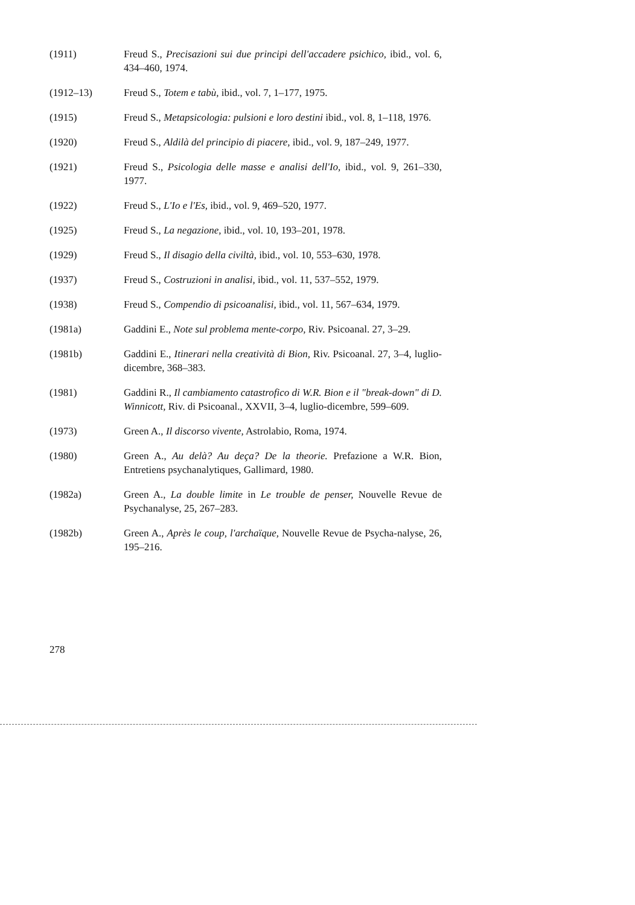(1911) Freud S., Precisazioni sui due principi dell'accadere psichico, ibid., vol. 6, 434–460, 1974.
(1912–13) Freud S., Totem e tabù, ibid., vol. 7, 1–177, 1975.
(1915) Freud S., Metapsicologia: pulsioni e loro destini ibid., vol. 8, 1–118, 1976.
(1920) Freud S., Aldilà del principio di piacere, ibid., vol. 9, 187–249, 1977.
(1921) Freud S., Psicologia delle masse e analisi dell'Io, ibid., vol. 9, 261–330, 1977.
(1922) Freud S., L'Io e l'Es, ibid., vol. 9, 469–520, 1977.
(1925) Freud S., La negazione, ibid., vol. 10, 193–201, 1978.
(1929) Freud S., Il disagio della civiltà, ibid., vol. 10, 553–630, 1978.
(1937) Freud S., Costruzioni in analisi, ibid., vol. 11, 537–552, 1979.
(1938) Freud S., Compendio di psicoanalisi, ibid., vol. 11, 567–634, 1979.
(1981a) Gaddini E., Note sul problema mente-corpo, Riv. Psicoanal. 27, 3–29.
(1981b) Gaddini E., Itinerari nella creatività di Bion, Riv. Psicoanal. 27, 3–4, luglio-dicembre, 368–383.
(1981) Gaddini R., Il cambiamento catastrofico di W.R. Bion e il "break-down" di D. Winnicott, Riv. di Psicoanal., XXVII, 3–4, luglio-dicembre, 599–609.
(1973) Green A., Il discorso vivente, Astrolabio, Roma, 1974.
(1980) Green A., Au delà? Au deça? De la theorie. Prefazione a W.R. Bion, Entretiens psychanalytiques, Gallimard, 1980.
(1982a) Green A., La double limite in Le trouble de penser, Nouvelle Revue de Psychanalyse, 25, 267–283.
(1982b) Green A., Après le coup, l'archaïque, Nouvelle Revue de Psycha-nalyse, 26, 195–216.
278